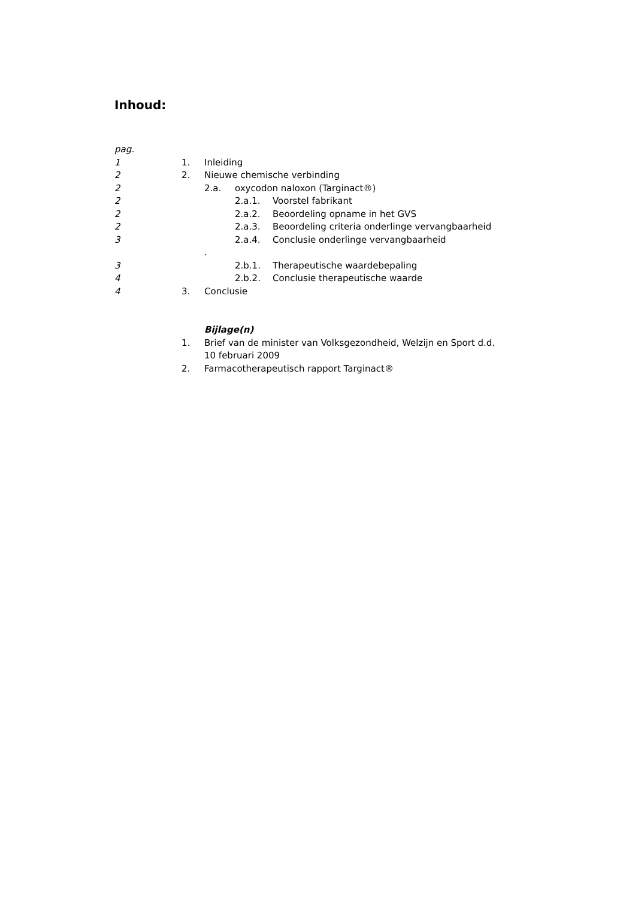Inhoud:
pag.
1 1. Inleiding
2 2. Nieuwe chemische verbinding
2 2.a. oxycodon naloxon (Targinact®)
2 2.a.1. Voorstel fabrikant
2 2.a.2. Beoordeling opname in het GVS
2 2.a.3. Beoordeling criteria onderlinge vervangbaarheid
3 2.a.4. Conclusie onderlinge vervangbaarheid
.
3 2.b.1. Therapeutische waardebepaling
4 2.b.2. Conclusie therapeutische waarde
4 3. Conclusie
Bijlage(n)
1. Brief van de minister van Volksgezondheid, Welzijn en Sport d.d.
10 februari 2009
2. Farmacotherapeutisch rapport Targinact®